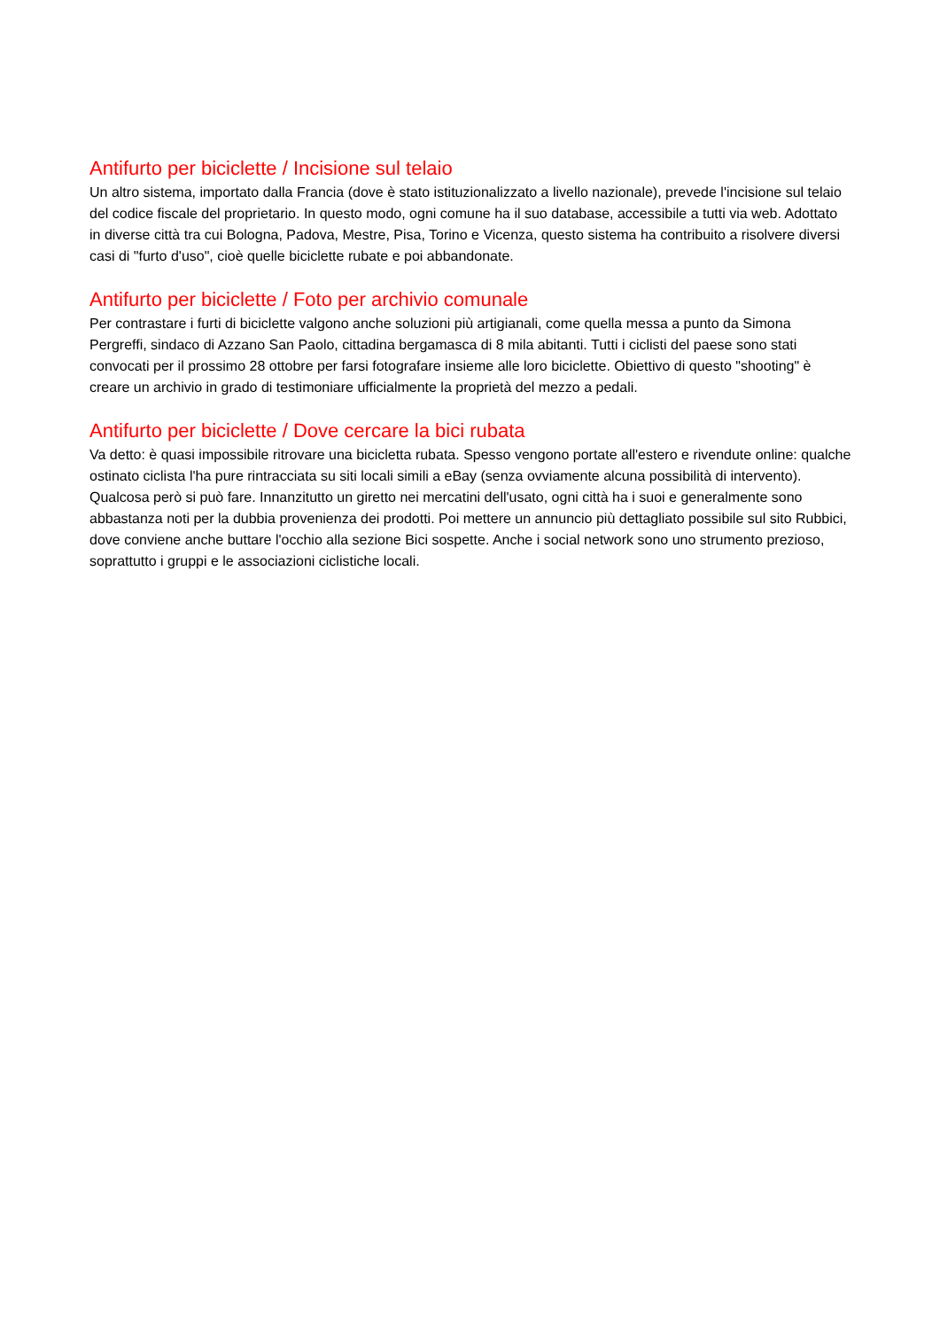Antifurto per biciclette / Incisione sul telaio
Un altro sistema, importato dalla Francia (dove è stato istituzionalizzato a livello nazionale), prevede l'incisione sul telaio del codice fiscale del proprietario. In questo modo, ogni comune ha il suo database, accessibile a tutti via web. Adottato in diverse città tra cui Bologna, Padova, Mestre, Pisa, Torino e Vicenza, questo sistema ha contribuito a risolvere diversi casi di "furto d'uso", cioè quelle biciclette rubate e poi abbandonate.
Antifurto per biciclette / Foto per archivio comunale
Per contrastare i furti di biciclette valgono anche soluzioni più artigianali, come quella messa a punto da Simona Pergreffi, sindaco di Azzano San Paolo, cittadina bergamasca di 8 mila abitanti. Tutti i ciclisti del paese sono stati convocati per il prossimo 28 ottobre per farsi fotografare insieme alle loro biciclette. Obiettivo di questo "shooting" è creare un archivio in grado di testimoniare ufficialmente la proprietà del mezzo a pedali.
Antifurto per biciclette / Dove cercare la bici rubata
Va detto: è quasi impossibile ritrovare una bicicletta rubata. Spesso vengono portate all'estero e rivendute online: qualche ostinato ciclista l'ha pure rintracciata su siti locali simili a eBay (senza ovviamente alcuna possibilità di intervento). Qualcosa però si può fare. Innanzitutto un giretto nei mercatini dell'usato, ogni città ha i suoi e generalmente sono abbastanza noti per la dubbia provenienza dei prodotti. Poi mettere un annuncio più dettagliato possibile sul sito Rubbici, dove conviene anche buttare l'occhio alla sezione Bici sospette. Anche i social network sono uno strumento prezioso, soprattutto i gruppi e le associazioni ciclistiche locali.